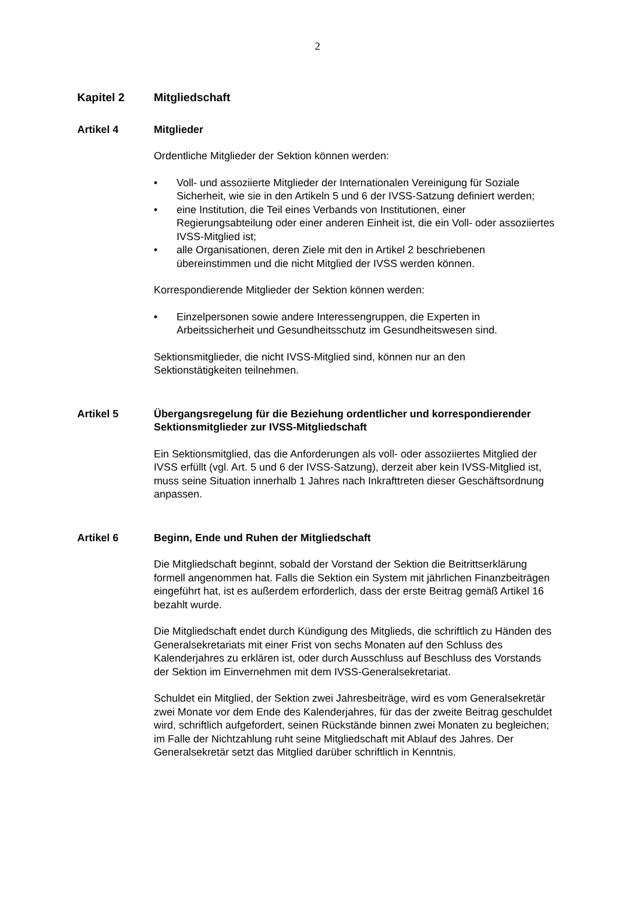2
Kapitel 2 Mitgliedschaft
Artikel 4 Mitglieder
Ordentliche Mitglieder der Sektion können werden:
• Voll- und assoziierte Mitglieder der Internationalen Vereinigung für Soziale Sicherheit, wie sie in den Artikeln 5 und 6 der IVSS-Satzung definiert werden;
• eine Institution, die Teil eines Verbands von Institutionen, einer Regierungsabteilung oder einer anderen Einheit ist, die ein Voll- oder assoziiertes IVSS-Mitglied ist;
• alle Organisationen, deren Ziele mit den in Artikel 2 beschriebenen übereinstimmen und die nicht Mitglied der IVSS werden können.
Korrespondierende Mitglieder der Sektion können werden:
• Einzelpersonen sowie andere Interessengruppen, die Experten in Arbeitssicherheit und Gesundheitsschutz im Gesundheitswesen sind.
Sektionsmitglieder, die nicht IVSS-Mitglied sind, können nur an den Sektionstätigkeiten teilnehmen.
Artikel 5 Übergangsregelung für die Beziehung ordentlicher und korrespondierender Sektionsmitglieder zur IVSS-Mitgliedschaft
Ein Sektionsmitglied, das die Anforderungen als voll- oder assoziiertes Mitglied der IVSS erfüllt (vgl. Art. 5 und 6 der IVSS-Satzung), derzeit aber kein IVSS-Mitglied ist, muss seine Situation innerhalb 1 Jahres nach Inkrafttreten dieser Geschäftsordnung anpassen.
Artikel 6 Beginn, Ende und Ruhen der Mitgliedschaft
Die Mitgliedschaft beginnt, sobald der Vorstand der Sektion die Beitrittserklärung formell angenommen hat. Falls die Sektion ein System mit jährlichen Finanzbeiträgen eingeführt hat, ist es außerdem erforderlich, dass der erste Beitrag gemäß Artikel 16 bezahlt wurde.
Die Mitgliedschaft endet durch Kündigung des Mitglieds, die schriftlich zu Händen des Generalsekretariats mit einer Frist von sechs Monaten auf den Schluss des Kalenderjahres zu erklären ist, oder durch Ausschluss auf Beschluss des Vorstands der Sektion im Einvernehmen mit dem IVSS-Generalsekretariat.
Schuldet ein Mitglied, der Sektion zwei Jahresbeiträge, wird es vom Generalsekretär zwei Monate vor dem Ende des Kalenderjahres, für das der zweite Beitrag geschuldet wird, schriftlich aufgefordert, seinen Rückstände binnen zwei Monaten zu begleichen; im Falle der Nichtzahlung ruht seine Mitgliedschaft mit Ablauf des Jahres. Der Generalsekretär setzt das Mitglied darüber schriftlich in Kenntnis.